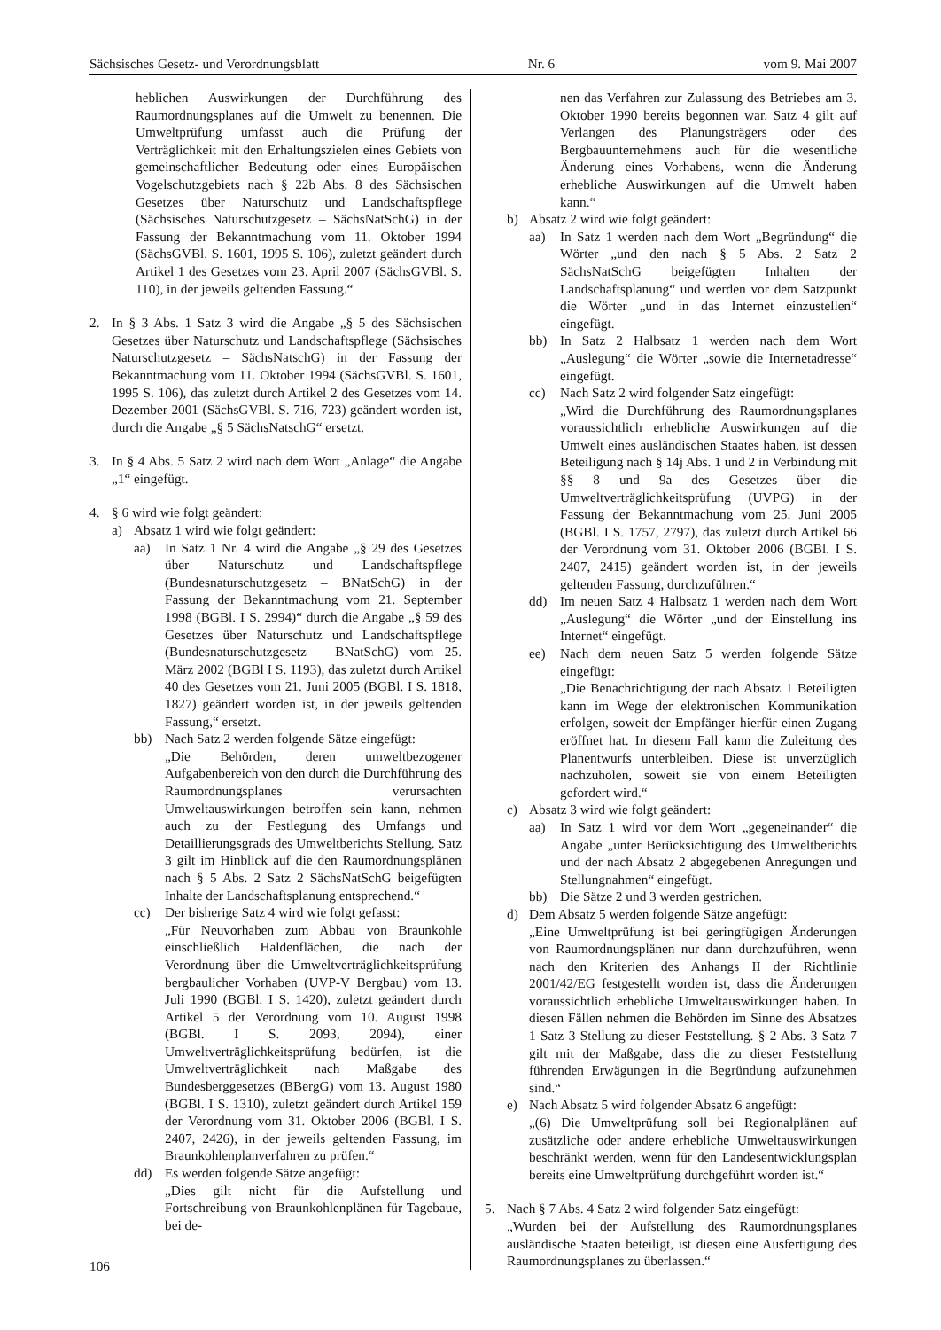Sächsisches Gesetz- und Verordnungsblatt Nr. 6 vom 9. Mai 2007
heblichen Auswirkungen der Durchführung des Raumordnungsplanes auf die Umwelt zu benennen. Die Umweltprüfung umfasst auch die Prüfung der Verträglichkeit mit den Erhaltungszielen eines Gebiets von gemeinschaftlicher Bedeutung oder eines Europäischen Vogelschutzgebiets nach § 22b Abs. 8 des Sächsischen Gesetzes über Naturschutz und Landschaftspflege (Sächsisches Naturschutzgesetz – SächsNatSchG) in der Fassung der Bekanntmachung vom 11. Oktober 1994 (SächsGVBl. S. 1601, 1995 S. 106), zuletzt geändert durch Artikel 1 des Gesetzes vom 23. April 2007 (SächsGVBl. S. 110), in der jeweils geltenden Fassung.“
2. In § 3 Abs. 1 Satz 3 wird die Angabe „§ 5 des Sächsischen Gesetzes über Naturschutz und Landschaftspflege (Sächsisches Naturschutzgesetz – SächsNatschG) in der Fassung der Bekanntmachung vom 11. Oktober 1994 (SächsGVBl. S. 1601, 1995 S. 106), das zuletzt durch Artikel 2 des Gesetzes vom 14. Dezember 2001 (SächsGVBl. S. 716, 723) geändert worden ist, durch die Angabe „§ 5 SächsNatschG“ ersetzt.
3. In § 4 Abs. 5 Satz 2 wird nach dem Wort „Anlage“ die Angabe „1“ eingefügt.
4. § 6 wird wie folgt geändert:
a) Absatz 1 wird wie folgt geändert:
aa) In Satz 1 Nr. 4 wird die Angabe „§ 29 des Gesetzes über Naturschutz und Landschaftspflege (Bundesnaturschutzgesetz – BNatSchG) in der Fassung der Bekanntmachung vom 21. September 1998 (BGBl. I S. 2994)“ durch die Angabe „§ 59 des Gesetzes über Naturschutz und Landschaftspflege (Bundesnaturschutzgesetz – BNatSchG) vom 25. März 2002 (BGBl I S. 1193), das zuletzt durch Artikel 40 des Gesetzes vom 21. Juni 2005 (BGBl. I S. 1818, 1827) geändert worden ist, in der jeweils geltenden Fassung,“ ersetzt.
bb) Nach Satz 2 werden folgende Sätze eingefügt:
„Die Behörden, deren umweltbezogener Aufgabenbereich von den durch die Durchführung des Raumordnungsplanes verursachten Umweltauswirkungen betroffen sein kann, nehmen auch zu der Festlegung des Umfangs und Detaillierungsgrads des Umweltberichts Stellung. Satz 3 gilt im Hinblick auf die den Raumordnungsplänen nach § 5 Abs. 2 Satz 2 SächsNatSchG beigefügten Inhalte der Landschaftsplanung entsprechend.“
cc) Der bisherige Satz 4 wird wie folgt gefasst:
„Für Neuvorhaben zum Abbau von Braunkohle einschließlich Haldenflächen, die nach der Verordnung über die Umweltverträglichkeitsprüfung bergbaulicher Vorhaben (UVP-V Bergbau) vom 13. Juli 1990 (BGBl. I S. 1420), zuletzt geändert durch Artikel 5 der Verordnung vom 10. August 1998 (BGBl. I S. 2093, 2094), einer Umweltverträglichkeitsprüfung bedürfen, ist die Umweltverträglichkeit nach Maßgabe des Bundesberggesetzes (BBergG) vom 13. August 1980 (BGBl. I S. 1310), zuletzt geändert durch Artikel 159 der Verordnung vom 31. Oktober 2006 (BGBl. I S. 2407, 2426), in der jeweils geltenden Fassung, im Braunkohlenplanverfahren zu prüfen.“
dd) Es werden folgende Sätze angefügt:
„Dies gilt nicht für die Aufstellung und Fortschreibung von Braunkohlenplänen für Tagebaue, bei de-
nen das Verfahren zur Zulassung des Betriebes am 3. Oktober 1990 bereits begonnen war. Satz 4 gilt auf Verlangen des Planungsträgers oder des Bergbauunternehmens auch für die wesentliche Änderung eines Vorhabens, wenn die Änderung erhebliche Auswirkungen auf die Umwelt haben kann.“
b) Absatz 2 wird wie folgt geändert:
aa) In Satz 1 werden nach dem Wort „Begründung“ die Wörter „und den nach § 5 Abs. 2 Satz 2 SächsNatSchG beigefügten Inhalten der Landschaftsplanung“ und werden vor dem Satzpunkt die Wörter „und in das Internet einzustellen“ eingefügt.
bb) In Satz 2 Halbsatz 1 werden nach dem Wort „Auslegung“ die Wörter „sowie die Internetadresse“ eingefügt.
cc) Nach Satz 2 wird folgender Satz eingefügt:
„Wird die Durchführung des Raumordnungsplanes voraussichtlich erhebliche Auswirkungen auf die Umwelt eines ausländischen Staates haben, ist dessen Beteiligung nach § 14j Abs. 1 und 2 in Verbindung mit §§ 8 und 9a des Gesetzes über die Umweltverträglichkeitsprüfung (UVPG) in der Fassung der Bekanntmachung vom 25. Juni 2005 (BGBl. I S. 1757, 2797), das zuletzt durch Artikel 66 der Verordnung vom 31. Oktober 2006 (BGBl. I S. 2407, 2415) geändert worden ist, in der jeweils geltenden Fassung, durchzuführen.“
dd) Im neuen Satz 4 Halbsatz 1 werden nach dem Wort „Auslegung“ die Wörter „und der Einstellung ins Internet“ eingefügt.
ee) Nach dem neuen Satz 5 werden folgende Sätze eingefügt:
„Die Benachrichtigung der nach Absatz 1 Beteiligten kann im Wege der elektronischen Kommunikation erfolgen, soweit der Empfänger hierfür einen Zugang eröffnet hat. In diesem Fall kann die Zuleitung des Planentwurfs unterbleiben. Diese ist unverzüglich nachzuholen, soweit sie von einem Beteiligten gefordert wird.“
c) Absatz 3 wird wie folgt geändert:
aa) In Satz 1 wird vor dem Wort „gegeneinander“ die Angabe „unter Berücksichtigung des Umweltberichts und der nach Absatz 2 abgegebenen Anregungen und Stellungnahmen“ eingefügt.
bb) Die Sätze 2 und 3 werden gestrichen.
d) Dem Absatz 5 werden folgende Sätze angefügt:
„Eine Umweltprüfung ist bei geringfügigen Änderungen von Raumordnungsplänen nur dann durchzuführen, wenn nach den Kriterien des Anhangs II der Richtlinie 2001/42/EG festgestellt worden ist, dass die Änderungen voraussichtlich erhebliche Umweltauswirkungen haben. In diesen Fällen nehmen die Behörden im Sinne des Absatzes 1 Satz 3 Stellung zu dieser Feststellung. § 2 Abs. 3 Satz 7 gilt mit der Maßgabe, dass die zu dieser Feststellung führenden Erwägungen in die Begründung aufzunehmen sind.“
e) Nach Absatz 5 wird folgender Absatz 6 angefügt:
„(6) Die Umweltprüfung soll bei Regionalplänen auf zusätzliche oder andere erhebliche Umweltauswirkungen beschränkt werden, wenn für den Landesentwicklungsplan bereits eine Umweltprüfung durchgeführt worden ist.“
5. Nach § 7 Abs. 4 Satz 2 wird folgender Satz eingefügt:
„Wurden bei der Aufstellung des Raumordnungsplanes ausländische Staaten beteiligt, ist diesen eine Ausfertigung des Raumordnungsplanes zu überlassen.“
106